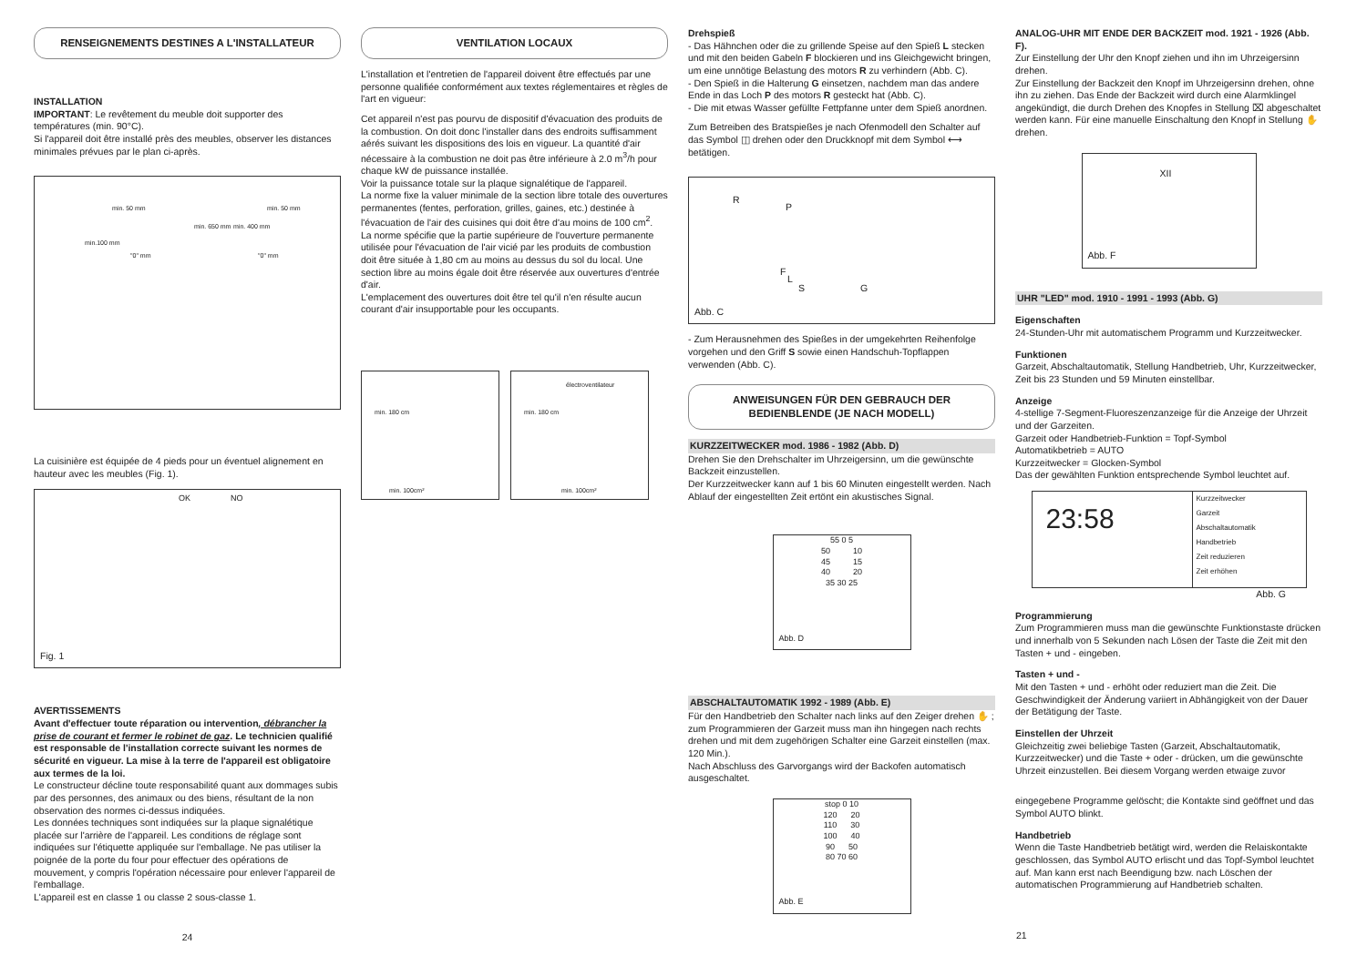RENSEIGNEMENTS DESTINES A L'INSTALLATEUR
INSTALLATION
IMPORTANT: Le revêtement du meuble doit supporter des températures (min. 90°C).
Si l'appareil doit être installé près des meubles, observer les distances minimales prévues par le plan ci-après.
min. 50 mm min. 50 mm
min.100 mm
"0" mm "0" mm
min. 400 mm min. 650 mm
La cuisinière est équipée de 4 pieds pour un éventuel alignement en hauteur avec les meubles (Fig. 1).
OK NO
Fig. 1
AVERTISSEMENTS
Avant d'effectuer toute réparation ou intervention, débrancher la prise de courant et fermer le robinet de gaz. Le technicien qualifié est responsable de l'installation correcte suivant les normes de sécurité en vigueur. La mise à la terre de l'appareil est obligatoire aux termes de la loi.
Le constructeur décline toute responsabilité quant aux dommages subis par des personnes, des animaux ou des biens, résultant de la non observation des normes ci-dessus indiquées.
Les données techniques sont indiquées sur la plaque signalétique placée sur l'arrière de l'appareil. Les conditions de réglage sont indiquées sur l'étiquette appliquée sur l'emballage. Ne pas utiliser la poignée de la porte du four pour effectuer des opérations de mouvement, y compris l'opération nécessaire pour enlever l'appareil de l'emballage.
L'appareil est en classe 1 ou classe 2 sous-classe 1.
24
VENTILATION LOCAUX
L'installation et l'entretien de l'appareil doivent être effectués par une personne qualifiée conformément aux textes réglementaires et règles de l'art en vigueur:
Cet appareil n'est pas pourvu de dispositif d'évacuation des produits de la combustion. On doit donc l'installer dans des endroits suffisamment aérés suivant les dispositions des lois en vigueur. La quantité d'air nécessaire à la combustion ne doit pas être inférieure à 2.0 m<sup>3</sup>/h pour chaque kW de puissance installée.
Voir la puissance totale sur la plaque signalétique de l'appareil.
La norme fixe la valuer minimale de la section libre totale des ouvertures permanentes (fentes, perforation, grilles, gaines, etc.) destinée à l'évacuation de l'air des cuisines qui doit être d'au moins de 100 cm<sup>2</sup>.
La norme spécifie que la partie supérieure de l'ouverture permanente utilisée pour l'évacuation de l'air vicié par les produits de combustion doit être située à 1,80 cm au moins au dessus du sol du local. Une section libre au moins égale doit être réservée aux ouvertures d'entrée d'air.
L'emplacement des ouvertures doit être tel qu'il n'en résulte aucun courant d'air insupportable pour les occupants.
min. 100cm²
min. 180 cm
électroventilateur
min. 180 cm
min. 100cm²
Drehspieß
- Das Hähnchen oder die zu grillende Speise auf den Spieß L stecken und mit den beiden Gabeln F blockieren und ins Gleichgewicht bringen, um eine unnötige Belastung des motors R zu verhindern (Abb. C).
- Den Spieß in die Halterung G einsetzen, nachdem man das andere Ende in das Loch P des motors R gesteckt hat (Abb. C).
- Die mit etwas Wasser gefüllte Fettpfanne unter dem Spieß anordnen.
Zum Betreiben des Bratspießes je nach Ofenmodell den Schalter auf das Symbol ◫ drehen oder den Druckknopf mit dem Symbol ⟷ betätigen.
R
P
F
L
S G
Abb. C
- Zum Herausnehmen des Spießes in der umgekehrten Reihenfolge vorgehen und den Griff S sowie einen Handschuh-Topflappen verwenden (Abb. C).
ANWEISUNGEN FÜR DEN GEBRAUCH DER BEDIENBLENDE (JE NACH MODELL)
KURZZEITWECKER mod. 1986 - 1982 (Abb. D)
Drehen Sie den Drehschalter im Uhrzeigersinn, um die gewünschte Backzeit einzustellen.
Der Kurzzeitwecker kann auf 1 bis 60 Minuten eingestellt werden. Nach Ablauf der eingestellten Zeit ertönt ein akustisches Signal.
55 0 5
50 10
45 15
40 20
35 30 25
Abb. D
ABSCHALTAUTOMATIK 1992 - 1989 (Abb. E)
Für den Handbetrieb den Schalter nach links auf den Zeiger drehen ✋ ; zum Programmieren der Garzeit muss man ihn hingegen nach rechts drehen und mit dem zugehörigen Schalter eine Garzeit einstellen (max. 120 Min.).
Nach Abschluss des Garvorgangs wird der Backofen automatisch ausgeschaltet.
stop 0 10
120 20
110 30
100 40
90 50
80 70 60
Abb. E
ANALOG-UHR MIT ENDE DER BACKZEIT mod. 1921 - 1926 (Abb. F).
Zur Einstellung der Uhr den Knopf ziehen und ihn im Uhrzeigersinn drehen.
Zur Einstellung der Backzeit den Knopf im Uhrzeigersinn drehen, ohne ihn zu ziehen. Das Ende der Backzeit wird durch eine Alarmklingel angekündigt, die durch Drehen des Knopfes in Stellung ⌧ abgeschaltet werden kann. Für eine manuelle Einschaltung den Knopf in Stellung ✋ drehen.
XII
Abb. F
UHR "LED" mod. 1910 - 1991 - 1993 (Abb. G)
Eigenschaften
24-Stunden-Uhr mit automatischem Programm und Kurzzeitwecker.
Funktionen
Garzeit, Abschaltautomatik, Stellung Handbetrieb, Uhr, Kurzzeitwecker, Zeit bis 23 Stunden und 59 Minuten einstellbar.
Anzeige
4-stellige 7-Segment-Fluoreszenzanzeige für die Anzeige der Uhrzeit und der Garzeiten.
Garzeit oder Handbetrieb-Funktion = Topf-Symbol
Automatikbetrieb = AUTO
Kurzzeitwecker = Glocken-Symbol
Das der gewählten Funktion entsprechende Symbol leuchtet auf.
23:58
Kurzzeitwecker
Garzeit
Abschaltautomatik
Handbetrieb
Zeit reduzieren
Zeit erhöhen
Abb. G
Programmierung
Zum Programmieren muss man die gewünschte Funktionstaste drücken und innerhalb von 5 Sekunden nach Lösen der Taste die Zeit mit den Tasten + und - eingeben.
Tasten + und -
Mit den Tasten + und - erhöht oder reduziert man die Zeit. Die Geschwindigkeit der Änderung variiert in Abhängigkeit von der Dauer der Betätigung der Taste.
Einstellen der Uhrzeit
Gleichzeitig zwei beliebige Tasten (Garzeit, Abschaltautomatik, Kurzzeitwecker) und die Taste + oder - drücken, um die gewünschte Uhrzeit einzustellen. Bei diesem Vorgang werden etwaige zuvor
eingegebene Programme gelöscht; die Kontakte sind geöffnet und das Symbol AUTO blinkt.
Handbetrieb
Wenn die Taste Handbetrieb betätigt wird, werden die Relaiskontakte geschlossen, das Symbol AUTO erlischt und das Topf-Symbol leuchtet auf. Man kann erst nach Beendigung bzw. nach Löschen der automatischen Programmierung auf Handbetrieb schalten.
21